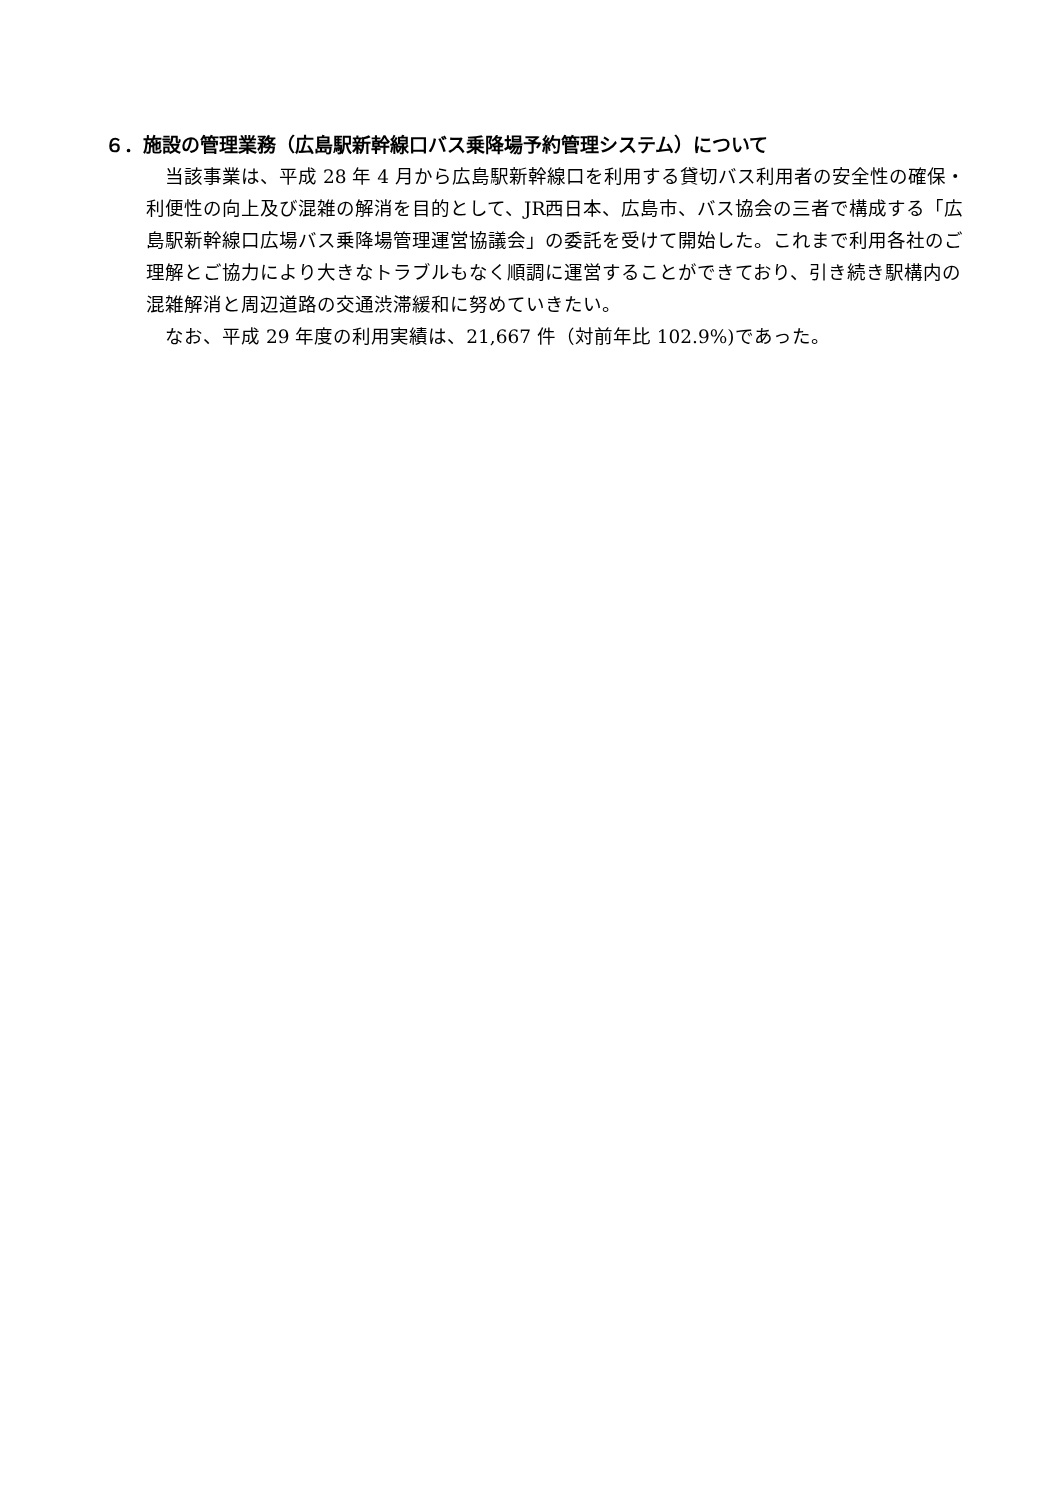６．施設の管理業務（広島駅新幹線口バス乗降場予約管理システム）について
　当該事業は、平成 28 年 4 月から広島駅新幹線口を利用する貸切バス利用者の安全性の確保・利便性の向上及び混雑の解消を目的として、JR西日本、広島市、バス協会の三者で構成する「広島駅新幹線口広場バス乗降場管理運営協議会」の委託を受けて開始した。これまで利用各社のご理解とご協力により大きなトラブルもなく順調に運営することができており、引き続き駅構内の混雑解消と周辺道路の交通渋滞緩和に努めていきたい。
　なお、平成 29 年度の利用実績は、21,667 件（対前年比 102.9%)であった。